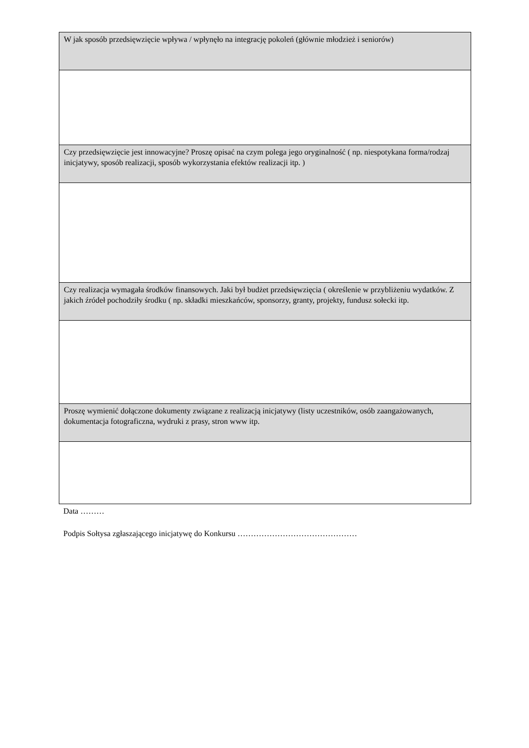| W jak sposób przedsięwzięcie wpływa / wpłynęło na integrację pokoleń (głównie młodzież i seniorów) |
| Czy przedsięwzięcie jest innowacyjne? Proszę opisać na czym polega jego oryginalność ( np. niespotykana forma/rodzaj inicjatywy, sposób realizacji, sposób wykorzystania efektów realizacji itp. ) |
| Czy realizacja wymagała środków finansowych. Jaki był budżet przedsięwzięcia ( określenie w przybliżeniu wydatków. Z jakich źródeł pochodziły środku ( np. składki mieszkańców, sponsorzy, granty, projekty, fundusz sołecki itp. |
| Proszę wymienić dołączone dokumenty związane z realizacją inicjatywy (listy uczestników, osób zaangażowanych, dokumentacja fotograficzna, wydruki z prasy, stron www itp. |
Data ………
Podpis Sołtysa zgłaszającego inicjatywę do Konkursu ………………………………………